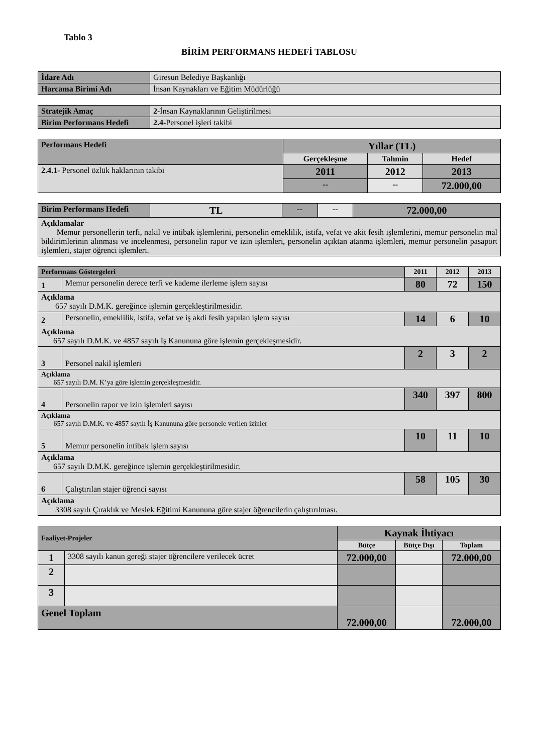Tablo 3
BİRİM PERFORMANS HEDEFİ TABLOSU
| İdare Adı | Giresun Belediye Başkanlığı |
| Harcama Birimi Adı | İnsan Kaynakları ve Eğitim Müdürlüğü |
| Stratejik Amaç | 2- İnsan Kaynaklarının Geliştirilmesi |
| Birim Performans Hedefi | 2.4- Personel işleri takibi |
| Performans Hedefi | Yıllar (TL) | | |
| --- | --- | --- | --- |
| | Gerçekleşme | Tahmin | Hedef |
| 2.4.1- Personel özlük haklarının takibi | 2011 | 2012 | 2013 |
| | -- | -- | 72.000,00 |
| Birim Performans Hedefi | TL | -- | -- | 72.000,00 |
| Açıklamalar Memur personellerin terfi, nakil ve intibak işlemlerini, personelin emeklilik, istifa, vefat ve akit fesih işlemlerini, memur personelin mal bildirimlerinin alınması ve incelenmesi, personelin rapor ve izin işlemleri, personelin açıktan atanma işlemleri, memur personelin pasaport işlemleri, stajer öğrenci işlemleri. | | | | |
| Performans Göstergeleri | | 2011 | 2012 | 2013 |
| --- | --- | --- | --- | --- |
| 1 | Memur personelin derece terfi ve kademe ilerleme işlem sayısı | 80 | 72 | 150 |
| Açıklama 657 sayılı D.M.K. gereğince işlemin gerçekleştirilmesidir. | | | | |
| 2 | Personelin, emeklilik, istifa, vefat ve iş akdi fesih yapılan işlem sayısı | 14 | 6 | 10 |
| Açıklama 657 sayılı D.M.K. ve 4857 sayılı İş Kanununa göre işlemin gerçekleşmesidir. | | | | |
| 3 | Personel nakil işlemleri | 2 | 3 | 2 |
| Açıklama 657 sayılı D.M. K’ya göre işlemin gerçekleşmesidir. | | | | |
| 4 | Personelin rapor ve izin işlemleri sayısı | 340 | 397 | 800 |
| Açıklama 657 sayılı D.M.K. ve 4857 sayılı İş Kanununa göre personele verilen izinler | | | | |
| 5 | Memur personelin intibak işlem sayısı | 10 | 11 | 10 |
| Açıklama 657 sayılı D.M.K. gereğince işlemin gerçekleştirilmesidir. | | | | |
| 6 | Çalıştırılan stajer öğrenci sayısı | 58 | 105 | 30 |
| Açıklama 3308 sayılı Çıraklık ve Meslek Eğitimi Kanununa göre stajer öğrencilerin çalıştırılması. | | | | |
| Faaliyet-Projeler | | Kaynak İhtiyacı | | |
| --- | --- | --- | --- | --- |
| | | Bütçe | Bütçe Dışı | Toplam |
| 1 | 3308 sayılı kanun gereği stajer öğrencilere verilecek ücret | 72.000,00 | | 72.000,00 |
| 2 | | | | |
| 3 | | | | |
| Genel Toplam | | 72.000,00 | | 72.000,00 |